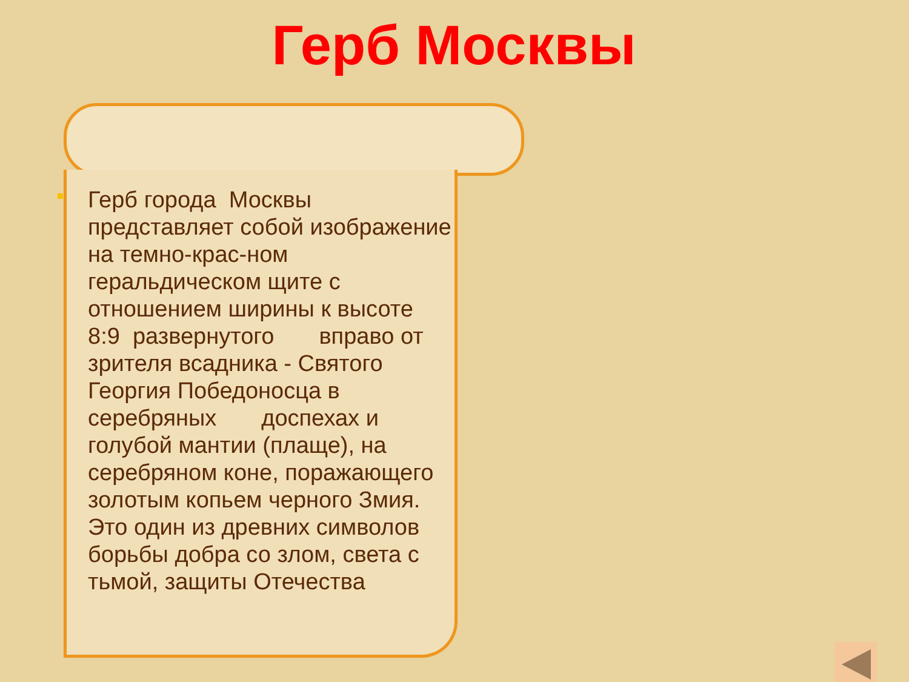Герб Москвы
Герб города Москвы представляет собой изображение на темно-крас-ном геральдическом щите с отношением ширины к высоте 8:9 развернутого вправо от зрителя всадника - Святого Георгия Победоносца в серебряных доспехах и голубой мантии (плаще), на серебряном коне, поражающего золотым копьем черного Змия. Это один из древних символов борьбы добра со злом, света с тьмой, защиты Отечества